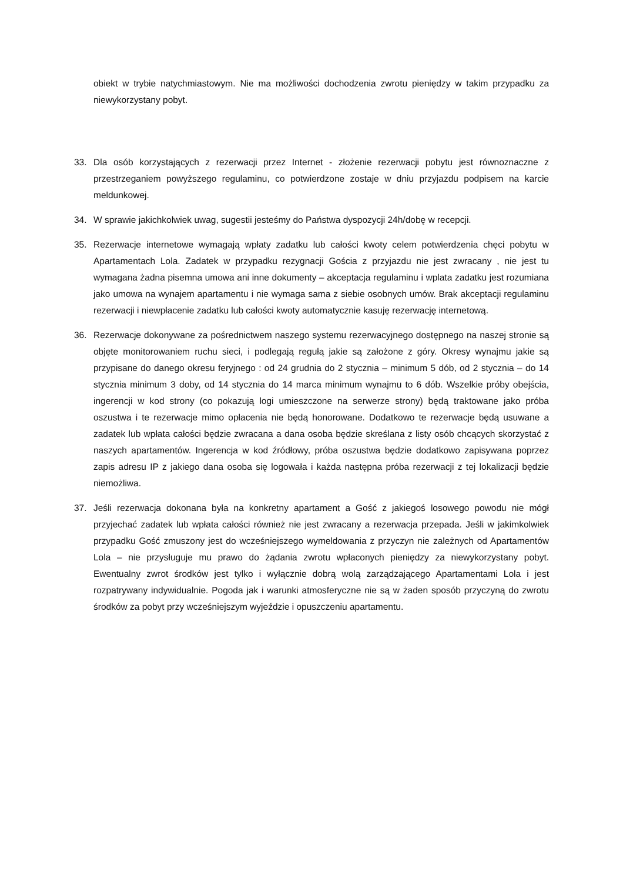obiekt w trybie natychmiastowym. Nie ma możliwości dochodzenia zwrotu pieniędzy w takim przypadku za niewykorzystany pobyt.
33. Dla osób korzystających z rezerwacji przez Internet - złożenie rezerwacji pobytu jest równoznaczne z przestrzeganiem powyższego regulaminu, co potwierdzone zostaje w dniu przyjazdu podpisem na karcie meldunkowej.
34. W sprawie jakichkolwiek uwag, sugestii jesteśmy do Państwa dyspozycji 24h/dobę w recepcji.
35. Rezerwacje internetowe wymagają wpłaty zadatku lub całości kwoty celem potwierdzenia chęci pobytu w Apartamentach Lola. Zadatek w przypadku rezygnacji Gościa z przyjazdu nie jest zwracany , nie jest tu wymagana żadna pisemna umowa ani inne dokumenty – akceptacja regulaminu i wplata zadatku jest rozumiana jako umowa na wynajem apartamentu i nie wymaga sama z siebie osobnych umów. Brak akceptacji regulaminu rezerwacji i niewpłacenie zadatku lub całości kwoty automatycznie kasuję rezerwację internetową.
36. Rezerwacje dokonywane za pośrednictwem naszego systemu rezerwacyjnego dostępnego na naszej stronie są objęte monitorowaniem ruchu sieci, i podlegają regułą jakie są założone z góry. Okresy wynajmu jakie są przypisane do danego okresu feryjnego : od 24 grudnia do 2 stycznia – minimum 5 dób, od 2 stycznia – do 14 stycznia minimum 3 doby, od 14 stycznia do 14 marca minimum wynajmu to 6 dób. Wszelkie próby obejścia, ingerencji w kod strony (co pokazują logi umieszczone na serwerze strony) będą traktowane jako próba oszustwa i te rezerwacje mimo opłacenia nie będą honorowane. Dodatkowo te rezerwacje będą usuwane a zadatek lub wpłata całości będzie zwracana a dana osoba będzie skreślana z listy osób chcących skorzystać z naszych apartamentów. Ingerencja w kod źródłowy, próba oszustwa będzie dodatkowo zapisywana poprzez zapis adresu IP z jakiego dana osoba się logowała i każda następna próba rezerwacji z tej lokalizacji będzie niemożliwa.
37. Jeśli rezerwacja dokonana była na konkretny apartament a Gość z jakiegoś losowego powodu nie mógł przyjechać zadatek lub wpłata całości również nie jest zwracany a rezerwacja przepada. Jeśli w jakimkolwiek przypadku Gość zmuszony jest do wcześniejszego wymeldowania z przyczyn nie zależnych od Apartamentów Lola – nie przysługuje mu prawo do żądania zwrotu wpłaconych pieniędzy za niewykorzystany pobyt. Ewentualny zwrot środków jest tylko i wyłącznie dobrą wolą zarządzającego Apartamentami Lola i jest rozpatrywany indywidualnie. Pogoda jak i warunki atmosferyczne nie są w żaden sposób przyczyną do zwrotu środków za pobyt przy wcześniejszym wyjeździe i opuszczeniu apartamentu.